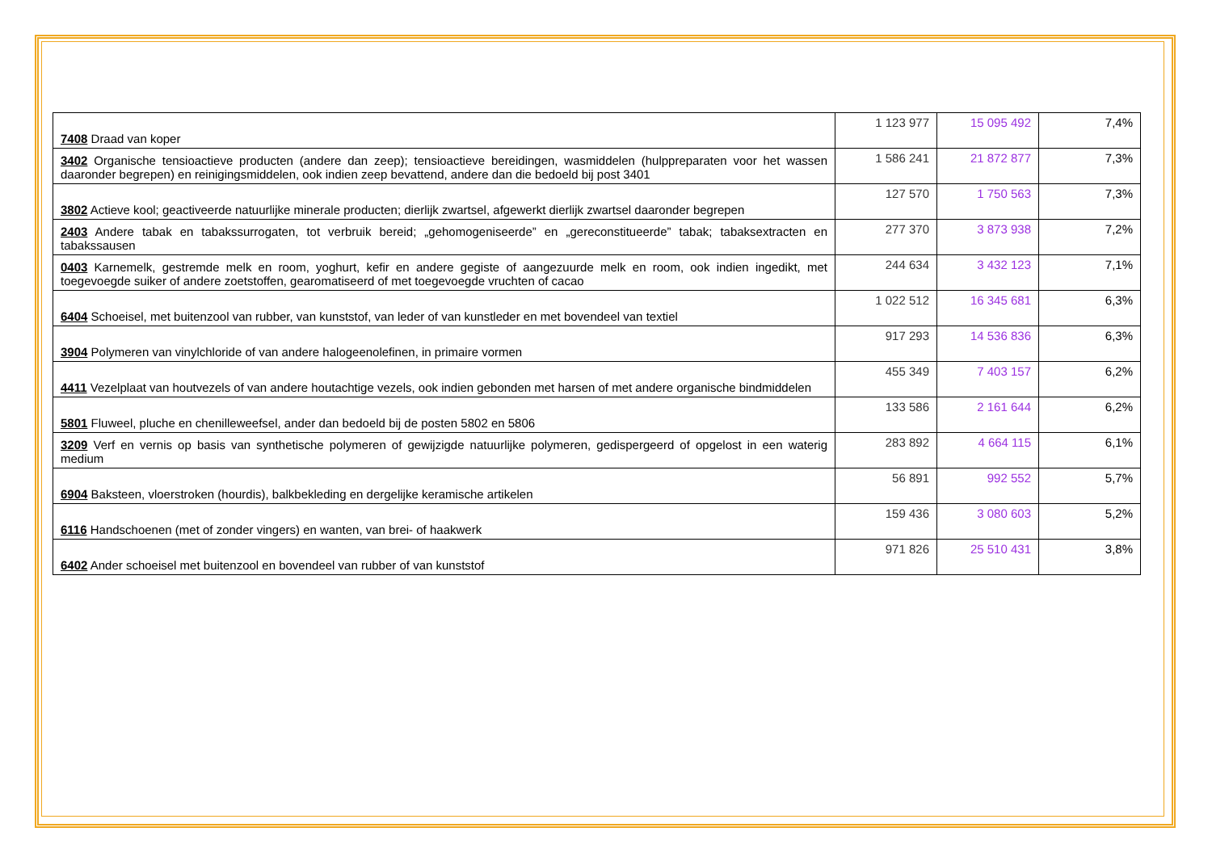| 7408 Draad van koper | 1 123 977 | 15 095 492 | 7,4% |
| 3402 Organische tensioactieve producten (andere dan zeep); tensioactieve bereidingen, wasmiddelen (hulppreparaten voor het wassen daaronder begrepen) en reinigingsmiddelen, ook indien zeep bevattend, andere dan die bedoeld bij post 3401 | 1 586 241 | 21 872 877 | 7,3% |
| 3802 Actieve kool; geactiveerde natuurlijke minerale producten; dierlijk zwartsel, afgewerkt dierlijk zwartsel daaronder begrepen | 127 570 | 1 750 563 | 7,3% |
| 2403 Andere tabak en tabakssurrogaten, tot verbruik bereid; „gehomogeniseerde” en „gereconstitueerde” tabak; tabaksextracten en tabakssausen | 277 370 | 3 873 938 | 7,2% |
| 0403 Karnemelk, gestremde melk en room, yoghurt, kefir en andere gegiste of aangezuurde melk en room, ook indien ingedikt, met toegevoegde suiker of andere zoetstoffen, gearomatiseerd of met toegevoegde vruchten of cacao | 244 634 | 3 432 123 | 7,1% |
| 6404 Schoeisel, met buitenzool van rubber, van kunststof, van leder of van kunstleder en met bovendeel van textiel | 1 022 512 | 16 345 681 | 6,3% |
| 3904 Polymeren van vinylchloride of van andere halogeenolefinen, in primaire vormen | 917 293 | 14 536 836 | 6,3% |
| 4411 Vezelplaat van houtvezels of van andere houtachtige vezels, ook indien gebonden met harsen of met andere organische bindmiddelen | 455 349 | 7 403 157 | 6,2% |
| 5801 Fluweel, pluche en chenilleweefsel, ander dan bedoeld bij de posten 5802 en 5806 | 133 586 | 2 161 644 | 6,2% |
| 3209 Verf en vernis op basis van synthetische polymeren of gewijzigde natuurlijke polymeren, gedispergeerd of opgelost in een waterig medium | 283 892 | 4 664 115 | 6,1% |
| 6904 Baksteen, vloerstroken (hourdis), balkbekleding en dergelijke keramische artikelen | 56 891 | 992 552 | 5,7% |
| 6116 Handschoenen (met of zonder vingers) en wanten, van brei- of haakwerk | 159 436 | 3 080 603 | 5,2% |
| 6402 Ander schoeisel met buitenzool en bovendeel van rubber of van kunststof | 971 826 | 25 510 431 | 3,8% |